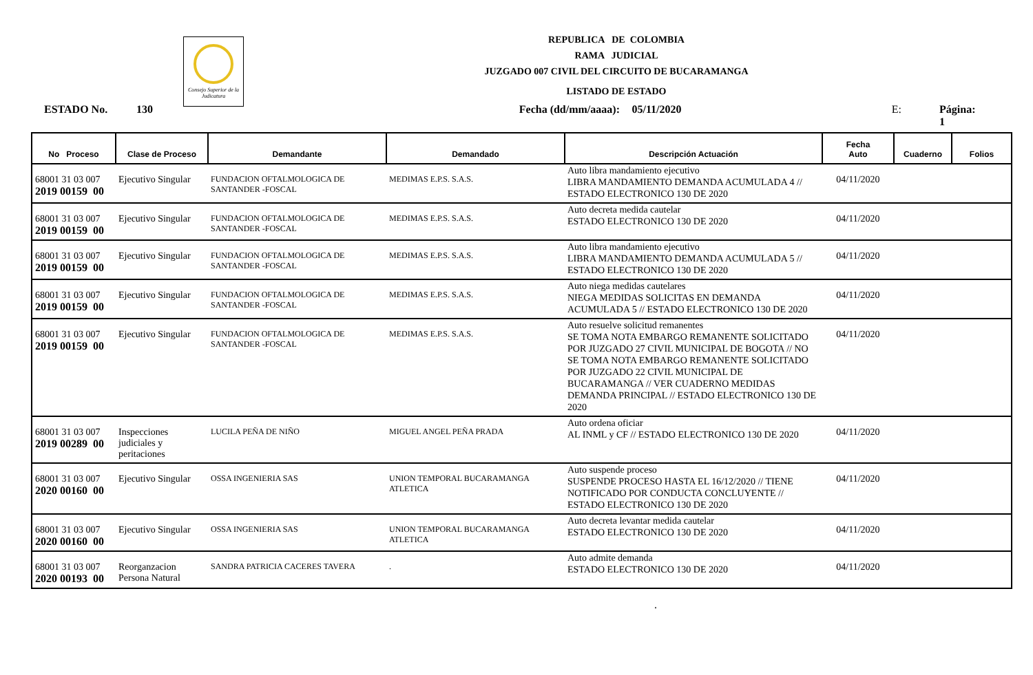Consejo Superior de la Judicatura
REPUBLICA DE COLOMBIA
RAMA JUDICIAL
JUZGADO 007 CIVIL DEL CIRCUITO DE BUCARAMANGA
LISTADO DE ESTADO
ESTADO No. 130 Fecha (dd/mm/aaaa): 05/11/2020 E: Página: 1
| No Proceso | Clase de Proceso | Demandante | Demandado | Descripción Actuación | Fecha Auto | Cuaderno | Folios |
| --- | --- | --- | --- | --- | --- | --- | --- |
| 68001 31 03 007 2019 00159 00 | Ejecutivo Singular | FUNDACION OFTALMOLOGICA DE SANTANDER -FOSCAL | MEDIMAS E.P.S. S.A.S. | Auto libra mandamiento ejecutivo LIBRA MANDAMIENTO DEMANDA ACUMULADA 4 // ESTADO ELECTRONICO 130 DE 2020 | 04/11/2020 | | |
| 68001 31 03 007 2019 00159 00 | Ejecutivo Singular | FUNDACION OFTALMOLOGICA DE SANTANDER -FOSCAL | MEDIMAS E.P.S. S.A.S. | Auto decreta medida cautelar ESTADO ELECTRONICO 130 DE 2020 | 04/11/2020 | | |
| 68001 31 03 007 2019 00159 00 | Ejecutivo Singular | FUNDACION OFTALMOLOGICA DE SANTANDER -FOSCAL | MEDIMAS E.P.S. S.A.S. | Auto libra mandamiento ejecutivo LIBRA MANDAMIENTO DEMANDA ACUMULADA 5 // ESTADO ELECTRONICO 130 DE 2020 | 04/11/2020 | | |
| 68001 31 03 007 2019 00159 00 | Ejecutivo Singular | FUNDACION OFTALMOLOGICA DE SANTANDER -FOSCAL | MEDIMAS E.P.S. S.A.S. | Auto niega medidas cautelares NIEGA MEDIDAS SOLICITAS EN DEMANDA ACUMULADA 5 // ESTADO ELECTRONICO 130 DE 2020 | 04/11/2020 | | |
| 68001 31 03 007 2019 00159 00 | Ejecutivo Singular | FUNDACION OFTALMOLOGICA DE SANTANDER -FOSCAL | MEDIMAS E.P.S. S.A.S. | Auto resuelve solicitud remanentes SE TOMA NOTA EMBARGO REMANENTE SOLICITADO POR JUZGADO 27 CIVIL MUNICIPAL DE BOGOTA // NO SE TOMA NOTA EMBARGO REMANENTE SOLICITADO POR JUZGADO 22 CIVIL MUNICIPAL DE BUCARAMANGA // VER CUADERNO MEDIDAS DEMANDA PRINCIPAL // ESTADO ELECTRONICO 130 DE 2020 | 04/11/2020 | | |
| 68001 31 03 007 2019 00289 00 | Inspecciones judiciales y peritaciones | LUCILA PEÑA DE NIÑO | MIGUEL ANGEL PEÑA PRADA | Auto ordena oficiar AL INML y CF // ESTADO ELECTRONICO 130 DE 2020 | 04/11/2020 | | |
| 68001 31 03 007 2020 00160 00 | Ejecutivo Singular | OSSA INGENIERIA SAS | UNION TEMPORAL BUCARAMANGA ATLETICA | Auto suspende proceso SUSPENDE PROCESO HASTA EL 16/12/2020 // TIENE NOTIFICADO POR CONDUCTA CONCLUYENTE // ESTADO ELECTRONICO 130 DE 2020 | 04/11/2020 | | |
| 68001 31 03 007 2020 00160 00 | Ejecutivo Singular | OSSA INGENIERIA SAS | UNION TEMPORAL BUCARAMANGA ATLETICA | Auto decreta levantar medida cautelar ESTADO ELECTRONICO 130 DE 2020 | 04/11/2020 | | |
| 68001 31 03 007 2020 00193 00 | Reorganzacion Persona Natural | SANDRA PATRICIA CACERES TAVERA | . | Auto admite demanda ESTADO ELECTRONICO 130 DE 2020 | 04/11/2020 | | |
.